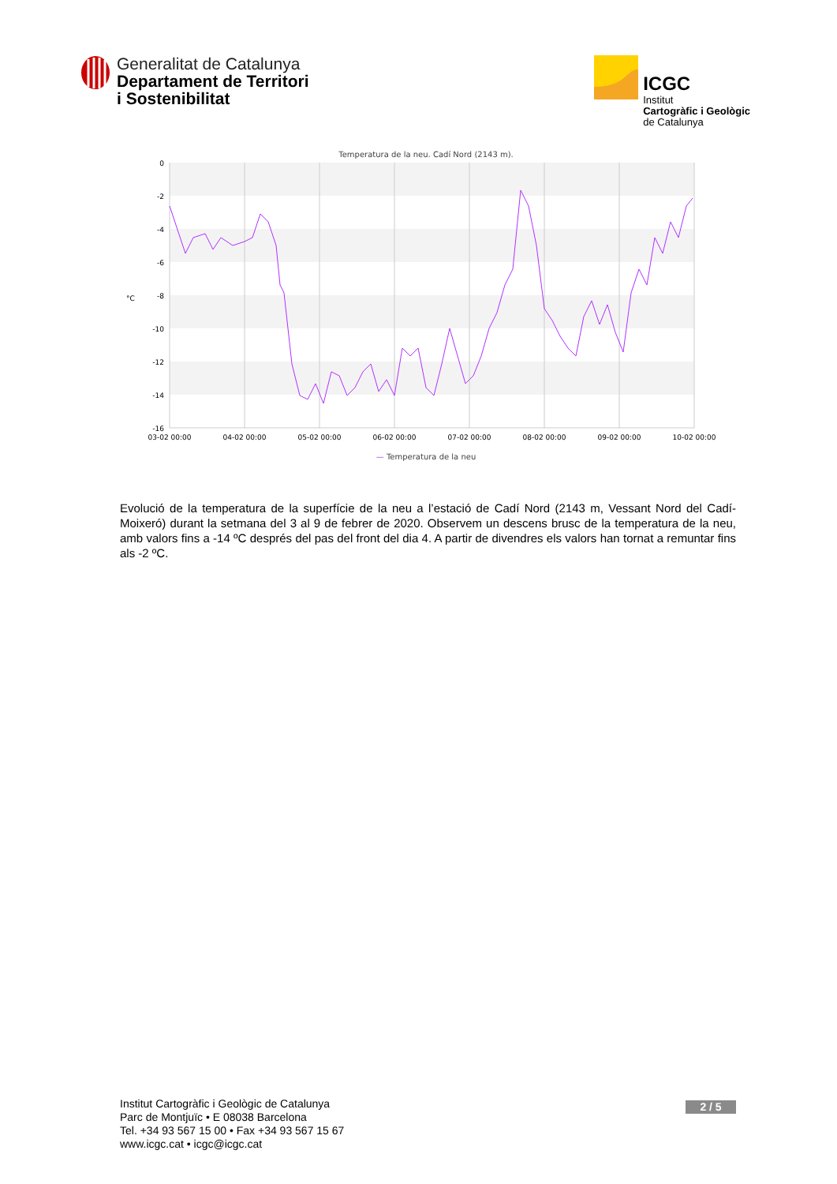Generalitat de Catalunya
Departament de Territori
i Sostenibilitat
ICGC
Institut
Cartogràfic i Geològic
de Catalunya
Temperatura de la neu. Cadí Nord (2143 m).
0
-2
-4
-6
-8
-10
-12
-14
-16
°C
03-02 00:00
04-02 00:00
05-02 00:00
06-02 00:00
07-02 00:00
08-02 00:00
09-02 00:00
10-02 00:00
— Temperatura de la neu
Evolució de la temperatura de la superfície de la neu a l’estació de Cadí Nord (2143 m, Vessant Nord del Cadí-Moixeró) durant la setmana del 3 al 9 de febrer de 2020. Observem un descens brusc de la temperatura de la neu, amb valors fins a -14 ºC després del pas del front del dia 4. A partir de divendres els valors han tornat a remuntar fins als -2 ºC.
Institut Cartogràfic i Geològic de Catalunya
Parc de Montjuïc • E 08038 Barcelona
Tel. +34 93 567 15 00 • Fax +34 93 567 15 67
www.icgc.cat • icgc@icgc.cat
2 / 5